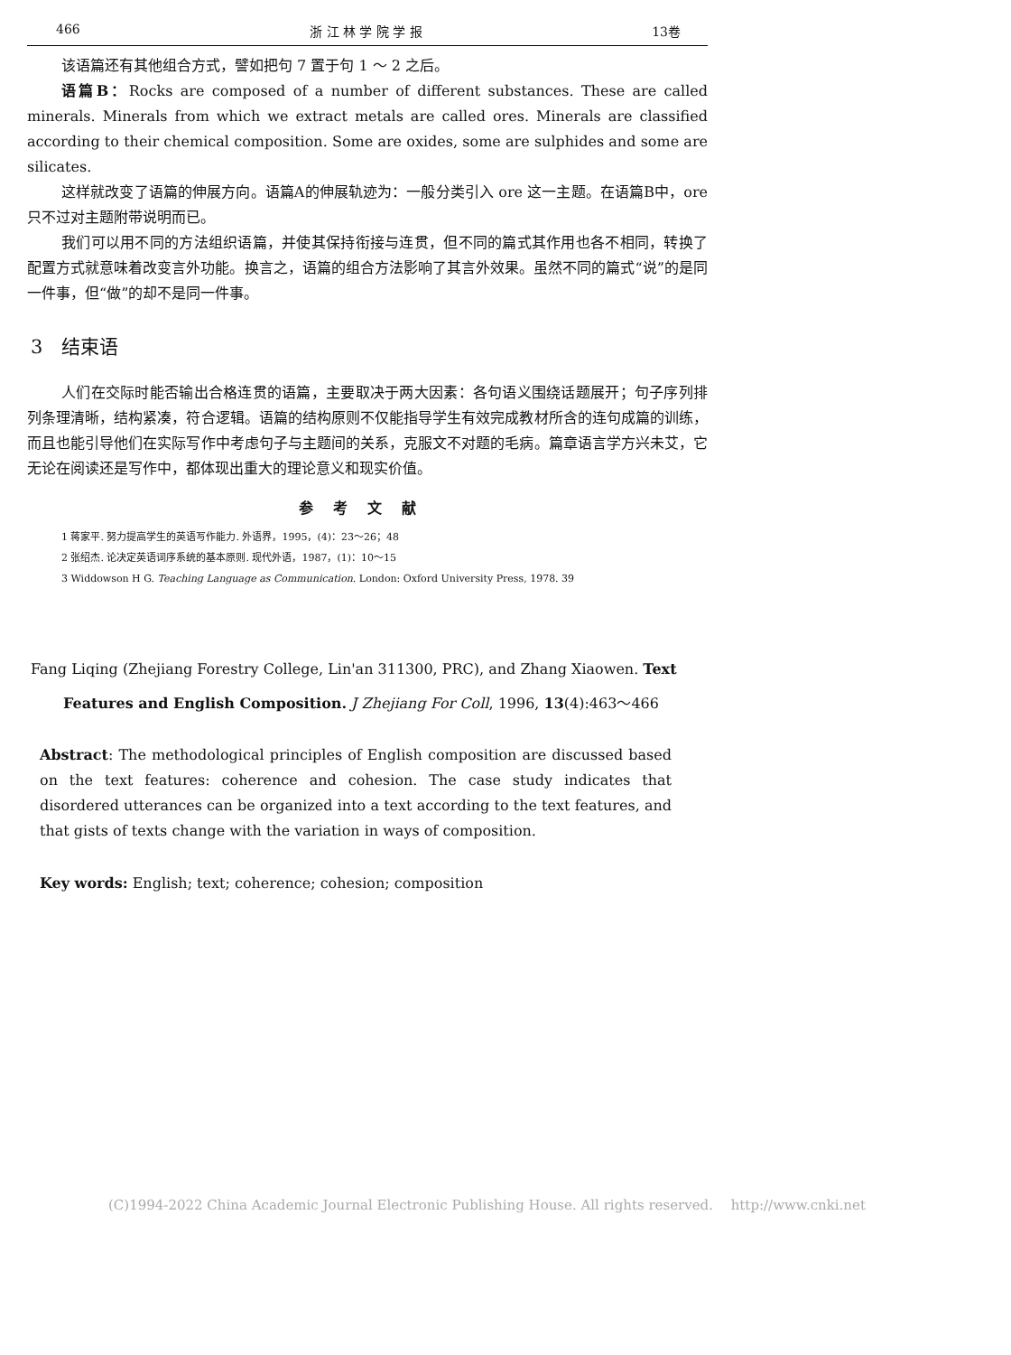466 浙 江 林 学 院 学 报 13卷
该语篇还有其他组合方式，譬如把句 7 置于句 1 ～ 2 之后。
语篇B：Rocks are composed of a number of different substances. These are called minerals. Minerals from which we extract metals are called ores. Minerals are classified according to their chemical composition. Some are oxides, some are sulphides and some are silicates.
这样就改变了语篇的伸展方向。语篇A的伸展轨迹为：一般分类引入 ore 这一主题。在语篇B中，ore 只不过对主题附带说明而已。
我们可以用不同的方法组织语篇，并使其保持衔接与连贯，但不同的篇式其作用也各不相同，转换了配置方式就意味着改变言外功能。换言之，语篇的组合方法影响了其言外效果。虽然不同的篇式“说”的是同一件事，但“做”的却不是同一件事。
3　结束语
人们在交际时能否输出合格连贯的语篇，主要取决于两大因素：各句语义围绕话题展开；句子序列排列条理清晰，结构紧凑，符合逻辑。语篇的结构原则不仅能指导学生有效完成教材所含的连句成篇的训练，而且也能引导他们在实际写作中考虑句子与主题间的关系，克服文不对题的毛病。篇章语言学方兴未艾，它无论在阅读还是写作中，都体现出重大的理论意义和现实价值。
参考文献
1 蒋家平. 努力提高学生的英语写作能力. 外语界，1995，(4)：23～26；48
2 张绍杰. 论决定英语词序系统的基本原则. 现代外语，1987，(1)：10～15
3 Widdowson H G. Teaching Language as Communication. London: Oxford University Press, 1978. 39
Fang Liqing (Zhejiang Forestry College, Lin'an 311300, PRC), and Zhang Xiaowen. Text Features and English Composition. J Zhejiang For Coll, 1996, 13(4):463～466
Abstract: The methodological principles of English composition are discussed based on the text features: coherence and cohesion. The case study indicates that disordered utterances can be organized into a text according to the text features, and that gists of texts change with the variation in ways of composition.
Key words: English; text; coherence; cohesion; composition
(C)1994-2022 China Academic Journal Electronic Publishing House. All rights reserved.　 http://www.cnki.net